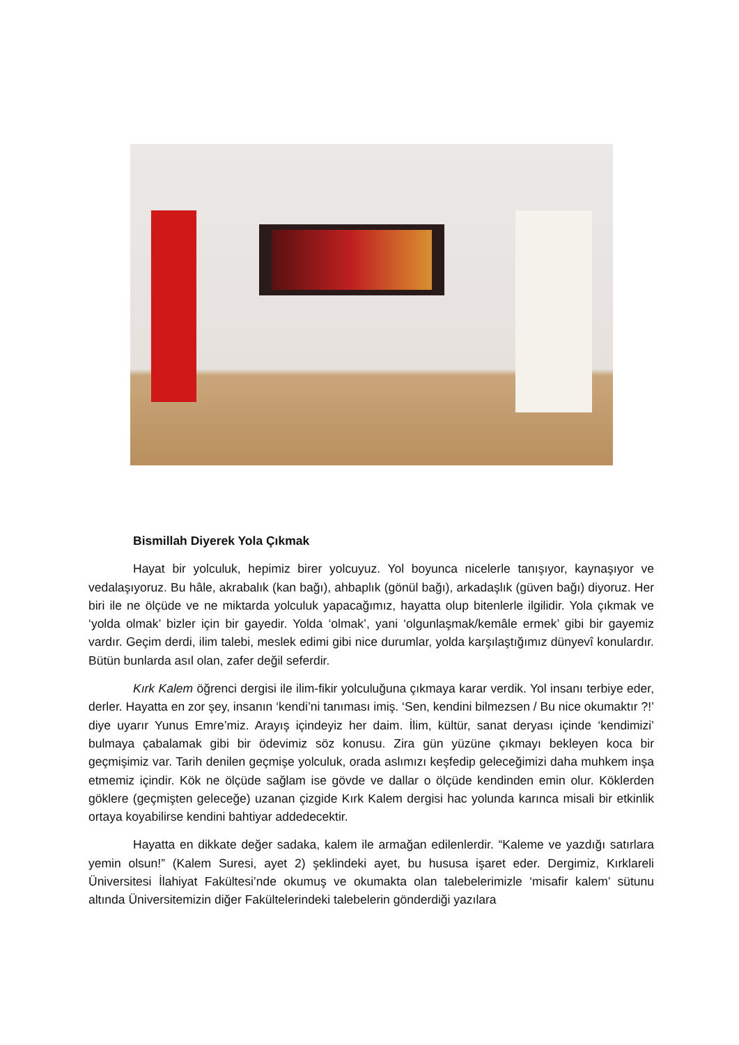Bismillah Diyerek Yola Çıkmak
Hayat bir yolculuk, hepimiz birer yolcuyuz. Yol boyunca nicelerle tanışıyor, kaynaşıyor ve vedalaşıyoruz. Bu hâle, akrabalık (kan bağı), ahbaplık (gönül bağı), arkadaşlık (güven bağı) diyoruz. Her biri ile ne ölçüde ve ne miktarda yolculuk yapacağımız, hayatta olup bitenlerle ilgilidir. Yola çıkmak ve ‘yolda olmak’ bizler için bir gayedir. Yolda ‘olmak’, yani ‘olgunlaşmak/kemâle ermek’ gibi bir gayemiz vardır. Geçim derdi, ilim talebi, meslek edimi gibi nice durumlar, yolda karşılaştığımız dünyevî konulardır. Bütün bunlarda asıl olan, zafer değil seferdir.
Kırk Kalem öğrenci dergisi ile ilim-fikir yolculuğuna çıkmaya karar verdik. Yol insanı terbiye eder, derler. Hayatta en zor şey, insanın ‘kendi’ni tanıması imiş. ‘Sen, kendini bilmezsen / Bu nice okumaktır ?!’ diye uyarır Yunus Emre’miz. Arayış içindeyiz her daim. İlim, kültür, sanat deryası içinde ‘kendimizi’ bulmaya çabalamak gibi bir ödevimiz söz konusu. Zira gün yüzüne çıkmayı bekleyen koca bir geçmişimiz var. Tarih denilen geçmişe yolculuk, orada aslımızı keşfedip geleceğimizi daha muhkem inşa etmemiz içindir. Kök ne ölçüde sağlam ise gövde ve dallar o ölçüde kendinden emin olur. Köklerden göklere (geçmişten geleceğe) uzanan çizgide Kırk Kalem dergisi hac yolunda karınca misali bir etkinlik ortaya koyabilirse kendini bahtiyar addedecektir.
Hayatta en dikkate değer sadaka, kalem ile armağan edilenlerdir. “Kaleme ve yazdığı satırlara yemin olsun!” (Kalem Suresi, ayet 2) şeklindeki ayet, bu hususa işaret eder. Dergimiz, Kırklareli Üniversitesi İlahiyat Fakültesi’nde okumuş ve okumakta olan talebelerimizle ‘misafir kalem’ sütunu altında Üniversitemizin diğer Fakültelerindeki talebelerin gönderdiği yazılara